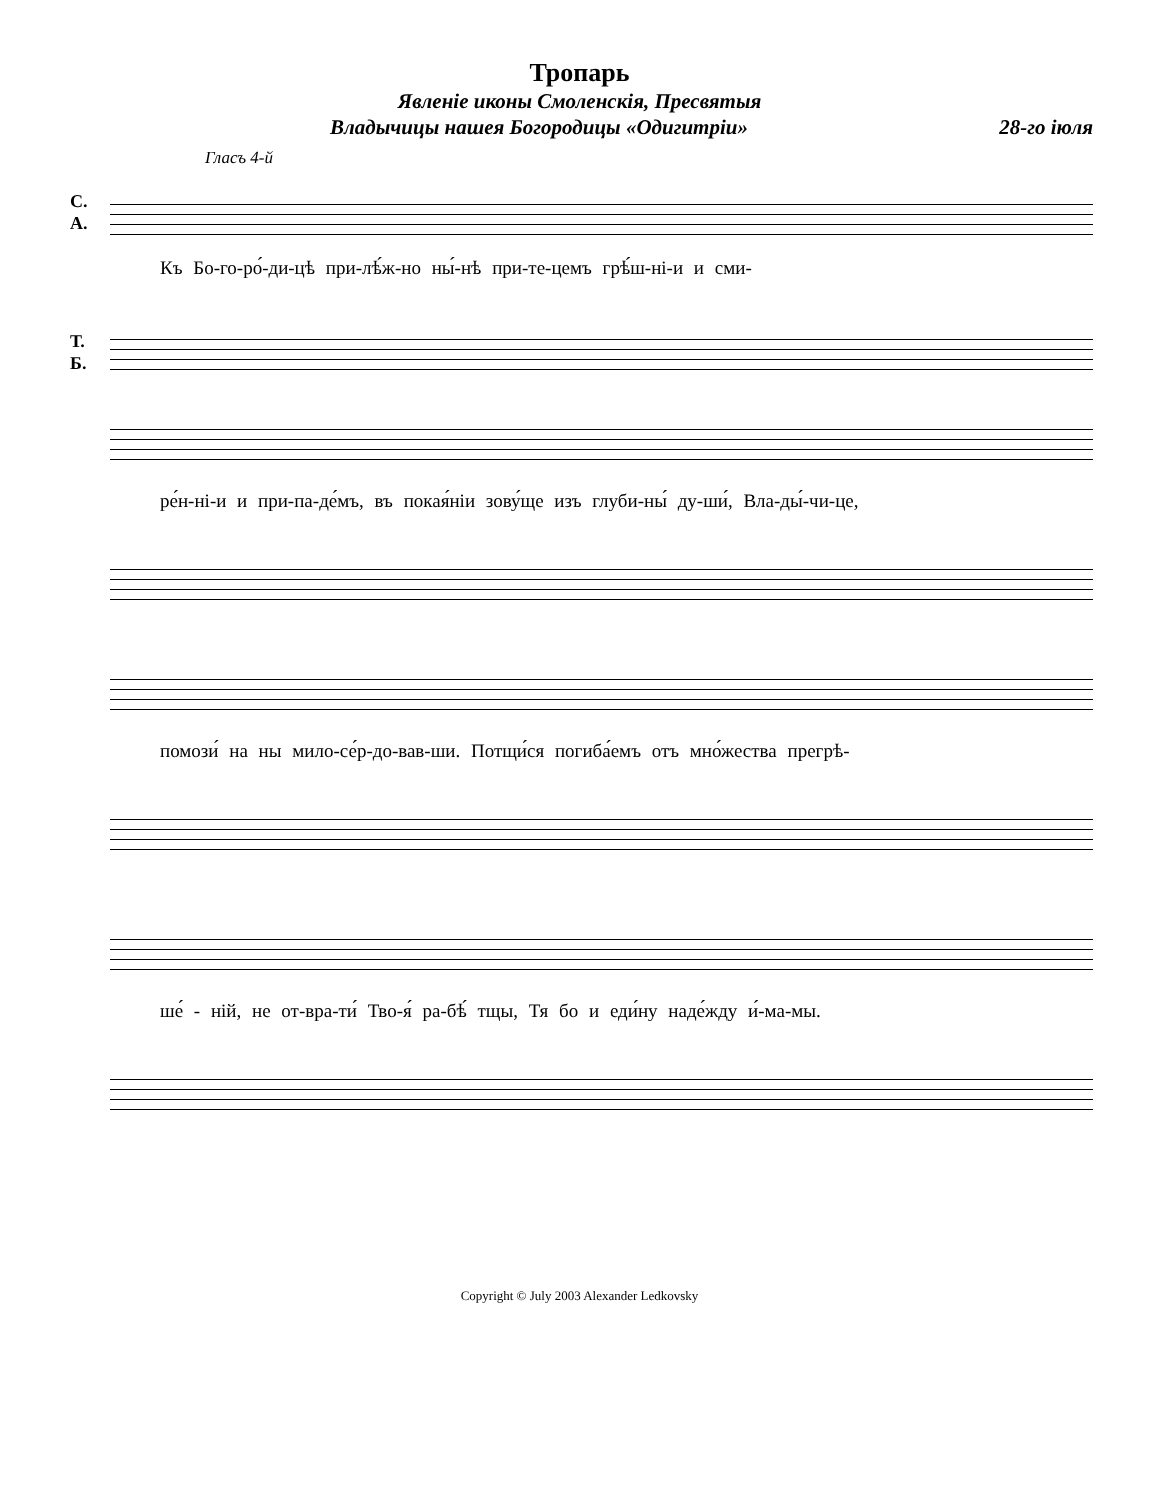Тропарь
Явленіе иконы Смоленскія, Пресвятыя
Владычицы нашея Богородицы «Одигитріи» 28-го іюля
Гласъ 4-й
С.
А.
Къ Бо-го-ро́-ди-цѣ при-лѣ́ж-но ны́-нѣ при-те-цемъ грѣ́ш-ні-и и сми-
Т.
Б.
ре́н-ні-и и при-па-де́мъ, въ покая́ніи зову́ще изъ глуби-ны́ ду-ши́, Вла-ды́-чи-це,
помози́ на ны мило-се́р-до-вав-ши. Потщи́ся погиба́емъ отъ мно́жества прегрѣ-
ше́ - ній, не от-вра-ти́ Тво-я́ ра-бѣ́ тщы, Тя бо и еди́ну наде́жду и́-ма-мы.
Copyright © July 2003 Alexander Ledkovsky